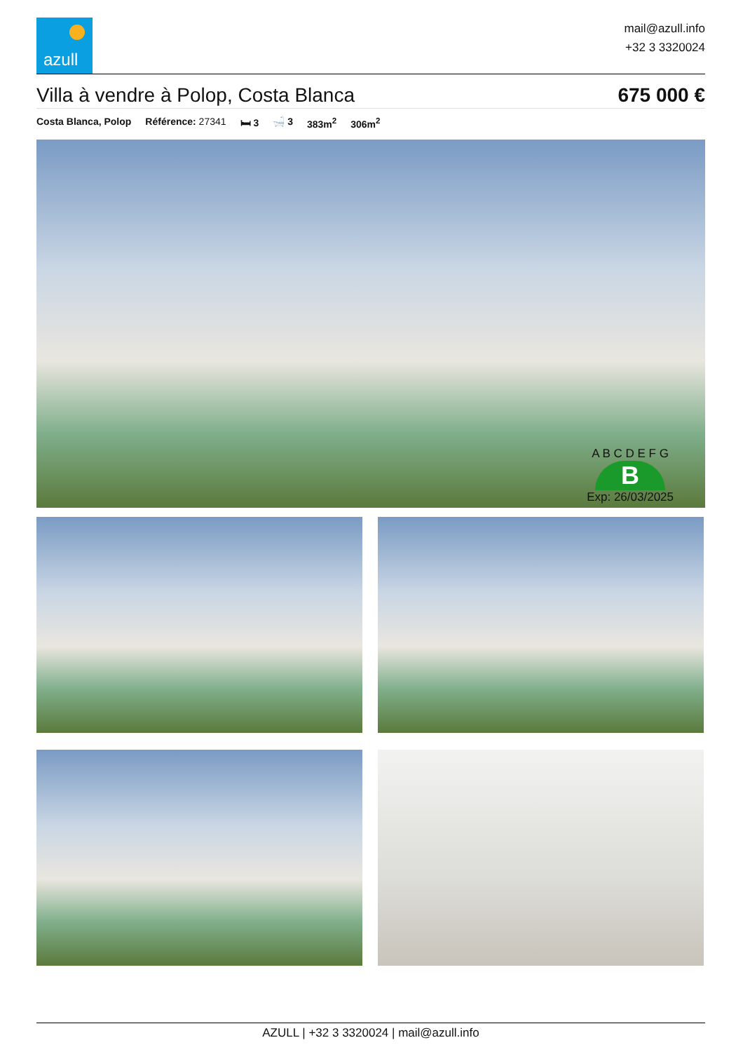azull
mail@azull.info
+32 3 3320024
Villa à vendre à Polop, Costa Blanca
675 000 €
Costa Blanca, Polop Référence: 27341 🛏 3 🛁 3 383m<sup>2</sup> 306m<sup>2</sup>
A B C D E F G
B
Exp: 26/03/2025
AZULL | +32 3 3320024 | mail@azull.info